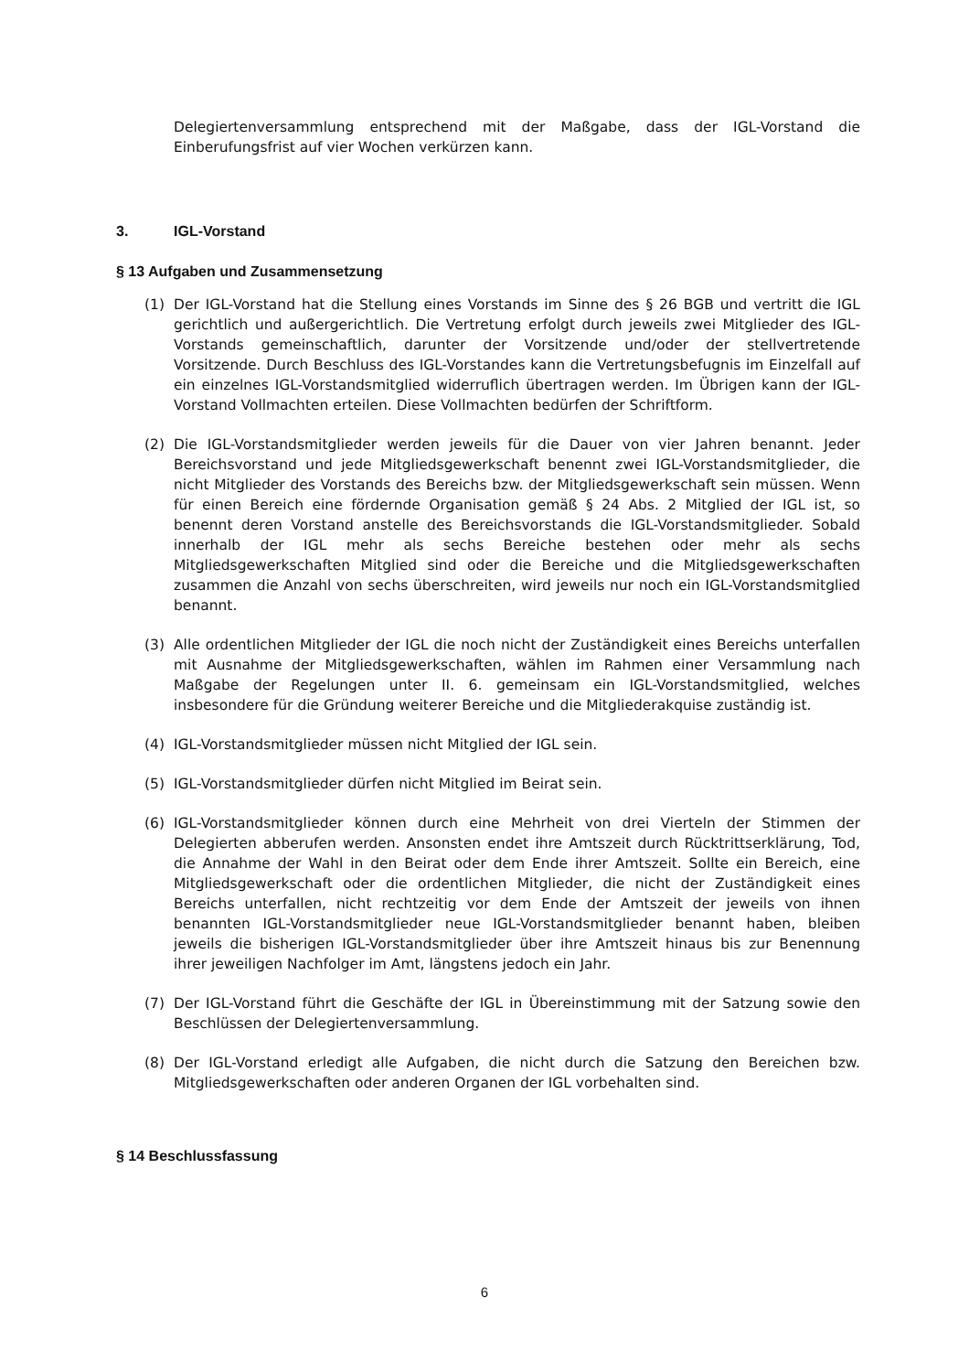Delegiertenversammlung entsprechend mit der Maßgabe, dass der IGL-Vorstand die Einberufungsfrist auf vier Wochen verkürzen kann.
3. IGL-Vorstand
§ 13 Aufgaben und Zusammensetzung
(1) Der IGL-Vorstand hat die Stellung eines Vorstands im Sinne des § 26 BGB und vertritt die IGL gerichtlich und außergerichtlich. Die Vertretung erfolgt durch jeweils zwei Mitglieder des IGL-Vorstands gemeinschaftlich, darunter der Vorsitzende und/oder der stellvertretende Vorsitzende. Durch Beschluss des IGL-Vorstandes kann die Vertretungsbefugnis im Einzelfall auf ein einzelnes IGL-Vorstandsmitglied widerruflich übertragen werden. Im Übrigen kann der IGL-Vorstand Vollmachten erteilen. Diese Vollmachten bedürfen der Schriftform.
(2) Die IGL-Vorstandsmitglieder werden jeweils für die Dauer von vier Jahren benannt. Jeder Bereichsvorstand und jede Mitgliedsgewerkschaft benennt zwei IGL-Vorstandsmitglieder, die nicht Mitglieder des Vorstands des Bereichs bzw. der Mitgliedsgewerkschaft sein müssen. Wenn für einen Bereich eine fördernde Organisation gemäß § 24 Abs. 2 Mitglied der IGL ist, so benennt deren Vorstand anstelle des Bereichsvorstands die IGL-Vorstandsmitglieder. Sobald innerhalb der IGL mehr als sechs Bereiche bestehen oder mehr als sechs Mitgliedsgewerkschaften Mitglied sind oder die Bereiche und die Mitgliedsgewerkschaften zusammen die Anzahl von sechs überschreiten, wird jeweils nur noch ein IGL-Vorstandsmitglied benannt.
(3) Alle ordentlichen Mitglieder der IGL die noch nicht der Zuständigkeit eines Bereichs unterfallen mit Ausnahme der Mitgliedsgewerkschaften, wählen im Rahmen einer Versammlung nach Maßgabe der Regelungen unter II. 6. gemeinsam ein IGL-Vorstandsmitglied, welches insbesondere für die Gründung weiterer Bereiche und die Mitgliederakquise zuständig ist.
(4) IGL-Vorstandsmitglieder müssen nicht Mitglied der IGL sein.
(5) IGL-Vorstandsmitglieder dürfen nicht Mitglied im Beirat sein.
(6) IGL-Vorstandsmitglieder können durch eine Mehrheit von drei Vierteln der Stimmen der Delegierten abberufen werden. Ansonsten endet ihre Amtszeit durch Rücktrittserklärung, Tod, die Annahme der Wahl in den Beirat oder dem Ende ihrer Amtszeit. Sollte ein Bereich, eine Mitgliedsgewerkschaft oder die ordentlichen Mitglieder, die nicht der Zuständigkeit eines Bereichs unterfallen, nicht rechtzeitig vor dem Ende der Amtszeit der jeweils von ihnen benannten IGL-Vorstandsmitglieder neue IGL-Vorstandsmitglieder benannt haben, bleiben jeweils die bisherigen IGL-Vorstandsmitglieder über ihre Amtszeit hinaus bis zur Benennung ihrer jeweiligen Nachfolger im Amt, längstens jedoch ein Jahr.
(7) Der IGL-Vorstand führt die Geschäfte der IGL in Übereinstimmung mit der Satzung sowie den Beschlüssen der Delegiertenversammlung.
(8) Der IGL-Vorstand erledigt alle Aufgaben, die nicht durch die Satzung den Bereichen bzw. Mitgliedsgewerkschaften oder anderen Organen der IGL vorbehalten sind.
§ 14 Beschlussfassung
6